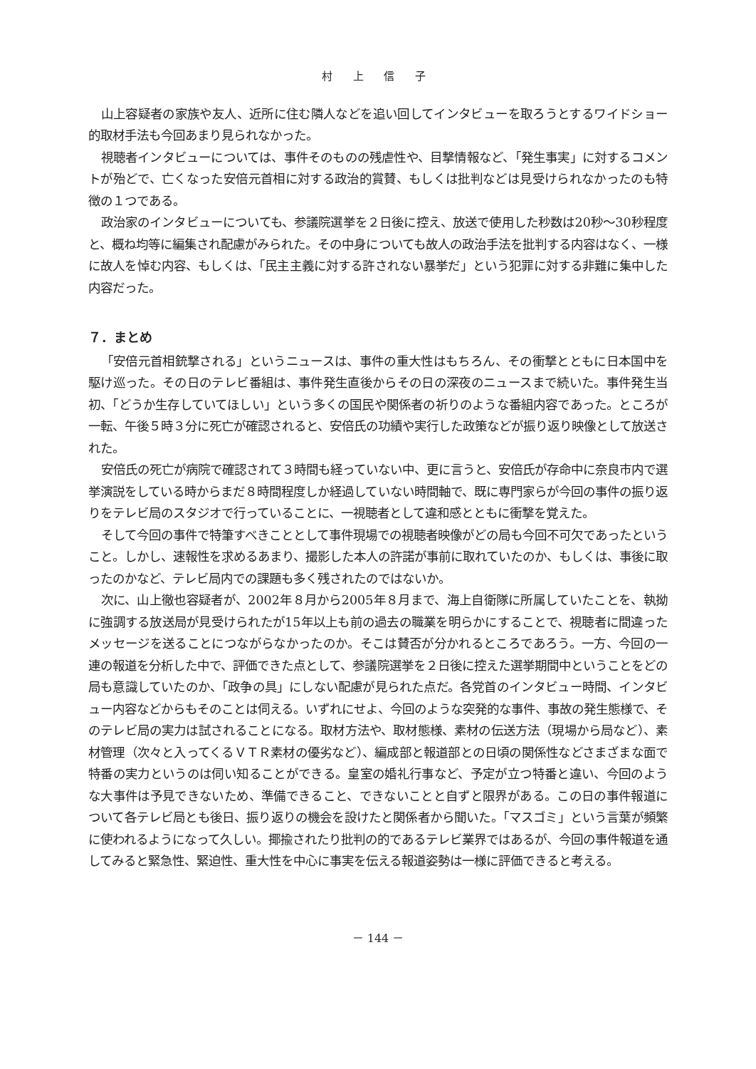村 上 信 子
山上容疑者の家族や友人、近所に住む隣人などを追い回してインタビューを取ろうとするワイドショー的取材手法も今回あまり見られなかった。
視聴者インタビューについては、事件そのものの残虐性や、目撃情報など、「発生事実」に対するコメントが殆どで、亡くなった安倍元首相に対する政治的賞賛、もしくは批判などは見受けられなかったのも特徴の１つである。
政治家のインタビューについても、参議院選挙を２日後に控え、放送で使用した秒数は20秒～30秒程度と、概ね均等に編集され配慮がみられた。その中身についても故人の政治手法を批判する内容はなく、一様に故人を悼む内容、もしくは、「民主主義に対する許されない暴挙だ」という犯罪に対する非難に集中した内容だった。
７．まとめ
「安倍元首相銃撃される」というニュースは、事件の重大性はもちろん、その衝撃とともに日本国中を駆け巡った。その日のテレビ番組は、事件発生直後からその日の深夜のニュースまで続いた。事件発生当初、「どうか生存していてほしい」という多くの国民や関係者の祈りのような番組内容であった。ところが一転、午後５時３分に死亡が確認されると、安倍氏の功績や実行した政策などが振り返り映像として放送された。
安倍氏の死亡が病院で確認されて３時間も経っていない中、更に言うと、安倍氏が存命中に奈良市内で選挙演説をしている時からまだ８時間程度しか経過していない時間軸で、既に専門家らが今回の事件の振り返りをテレビ局のスタジオで行っていることに、一視聴者として違和感とともに衝撃を覚えた。
そして今回の事件で特筆すべきこととして事件現場での視聴者映像がどの局も今回不可欠であったということ。しかし、速報性を求めるあまり、撮影した本人の許諾が事前に取れていたのか、もしくは、事後に取ったのかなど、テレビ局内での課題も多く残されたのではないか。
次に、山上徹也容疑者が、2002年８月から2005年８月まで、海上自衛隊に所属していたことを、執拗に強調する放送局が見受けられたが15年以上も前の過去の職業を明らかにすることで、視聴者に間違ったメッセージを送ることにつながらなかったのか。そこは賛否が分かれるところであろう。一方、今回の一連の報道を分析した中で、評価できた点として、参議院選挙を２日後に控えた選挙期間中ということをどの局も意識していたのか、「政争の具」にしない配慮が見られた点だ。各党首のインタビュー時間、インタビュー内容などからもそのことは伺える。いずれにせよ、今回のような突発的な事件、事故の発生態様で、そのテレビ局の実力は試されることになる。取材方法や、取材態様、素材の伝送方法（現場から局など）、素材管理（次々と入ってくるＶＴＲ素材の優劣など）、編成部と報道部との日頃の関係性などさまざまな面で特番の実力というのは伺い知ることができる。皇室の婚礼行事など、予定が立つ特番と違い、今回のような大事件は予見できないため、準備できること、できないことと自ずと限界がある。この日の事件報道について各テレビ局とも後日、振り返りの機会を設けたと関係者から聞いた。「マスゴミ」という言葉が頻繁に使われるようになって久しい。揶揄されたり批判の的であるテレビ業界ではあるが、今回の事件報道を通してみると緊急性、緊迫性、重大性を中心に事実を伝える報道姿勢は一様に評価できると考える。
－ 144 －